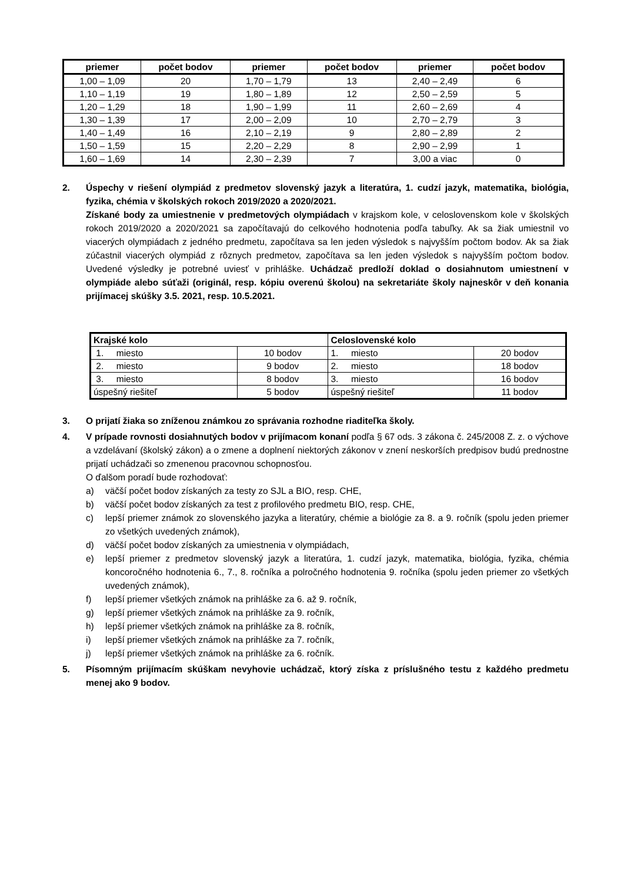| priemer | počet bodov | priemer | počet bodov | priemer | počet bodov |
| --- | --- | --- | --- | --- | --- |
| 1,00 – 1,09 | 20 | 1,70 – 1,79 | 13 | 2,40 – 2,49 | 6 |
| 1,10 – 1,19 | 19 | 1,80 – 1,89 | 12 | 2,50 – 2,59 | 5 |
| 1,20 – 1,29 | 18 | 1,90 – 1,99 | 11 | 2,60 – 2,69 | 4 |
| 1,30 – 1,39 | 17 | 2,00 – 2,09 | 10 | 2,70 – 2,79 | 3 |
| 1,40 – 1,49 | 16 | 2,10 – 2,19 | 9 | 2,80 – 2,89 | 2 |
| 1,50 – 1,59 | 15 | 2,20 – 2,29 | 8 | 2,90 – 2,99 | 1 |
| 1,60 – 1,69 | 14 | 2,30 – 2,39 | 7 | 3,00 a viac | 0 |
2. Úspechy v riešení olympiád z predmetov slovenský jazyk a literatúra, 1. cudzí jazyk, matematika, biológia, fyzika, chémia v školských rokoch 2019/2020 a 2020/2021.
Získané body za umiestnenie v predmetových olympiádach v krajskom kole, v celoslovenskom kole v školských rokoch 2019/2020 a 2020/2021 sa započítavajú do celkového hodnotenia podľa tabuľky. Ak sa žiak umiestnil vo viacerých olympiádach z jedného predmetu, započítava sa len jeden výsledok s najvyšším počtom bodov. Ak sa žiak zúčastnil viacerých olympiád z rôznych predmetov, započítava sa len jeden výsledok s najvyšším počtom bodov. Uvedené výsledky je potrebné uviesť v prihláške. Uchádzač predloží doklad o dosiahnutom umiestnení v olympiáde alebo súťaži (originál, resp. kópiu overenú školou) na sekretariáte školy najneskôr v deň konania prijímacej skúšky 3.5. 2021, resp. 10.5.2021.
| Krajské kolo | | Celoslovenské kolo | |
| --- | --- | --- | --- |
| 1. miesto | 10 bodov | 1. miesto | 20 bodov |
| 2. miesto | 9 bodov | 2. miesto | 18 bodov |
| 3. miesto | 8 bodov | 3. miesto | 16 bodov |
| úspešný riešiteľ | 5 bodov | úspešný riešiteľ | 11 bodov |
3. O prijatí žiaka so zníženou známkou zo správania rozhodne riaditeľka školy.
4. V prípade rovnosti dosiahnutých bodov v prijímacom konaní podľa § 67 ods. 3 zákona č. 245/2008 Z. z. o výchove a vzdelávaní (školský zákon) a o zmene a doplnení niektorých zákonov v znení neskorších predpisov budú prednostne prijatí uchádzači so zmenenou pracovnou schopnosťou.
O ďalšom poradí bude rozhodovať:
a) väčší počet bodov získaných za testy zo SJL a BIO, resp. CHE,
b) väčší počet bodov získaných za test z profilového predmetu BIO, resp. CHE,
c) lepší priemer známok zo slovenského jazyka a literatúry, chémie a biológie za 8. a 9. ročník (spolu jeden priemer zo všetkých uvedených známok),
d) väčší počet bodov získaných za umiestnenia v olympiádach,
e) lepší priemer z predmetov slovenský jazyk a literatúra, 1. cudzí jazyk, matematika, biológia, fyzika, chémia koncoročného hodnotenia 6., 7., 8. ročníka a polročného hodnotenia 9. ročníka (spolu jeden priemer zo všetkých uvedených známok),
f) lepší priemer všetkých známok na prihláške za 6. až 9. ročník,
g) lepší priemer všetkých známok na prihláške za 9. ročník,
h) lepší priemer všetkých známok na prihláške za 8. ročník,
i) lepší priemer všetkých známok na prihláške za 7. ročník,
j) lepší priemer všetkých známok na prihláške za 6. ročník.
5. Písomným prijímacím skúškam nevyhovie uchádzač, ktorý získa z príslušného testu z každého predmetu menej ako 9 bodov.